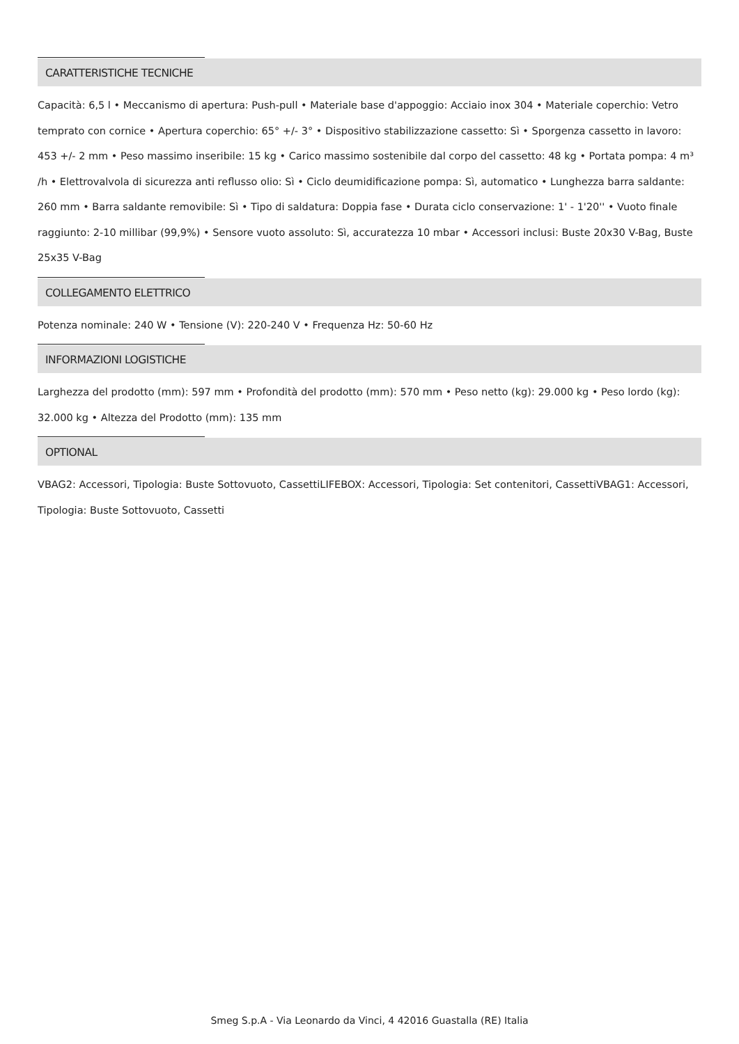CARATTERISTICHE TECNICHE
Capacità: 6,5 l • Meccanismo di apertura: Push-pull • Materiale base d'appoggio: Acciaio inox 304 • Materiale coperchio: Vetro temprato con cornice • Apertura coperchio: 65° +/- 3° • Dispositivo stabilizzazione cassetto: Sì • Sporgenza cassetto in lavoro: 453 +/- 2 mm • Peso massimo inseribile: 15 kg • Carico massimo sostenibile dal corpo del cassetto: 48 kg • Portata pompa: 4 m³ /h • Elettrovalvola di sicurezza anti reflusso olio: Sì • Ciclo deumidificazione pompa: Sì, automatico • Lunghezza barra saldante: 260 mm • Barra saldante removibile: Sì • Tipo di saldatura: Doppia fase • Durata ciclo conservazione: 1' - 1'20'' • Vuoto finale raggiunto: 2-10 millibar (99,9%) • Sensore vuoto assoluto: Sì, accuratezza 10 mbar • Accessori inclusi: Buste 20x30 V-Bag, Buste 25x35 V-Bag
COLLEGAMENTO ELETTRICO
Potenza nominale: 240 W • Tensione (V): 220-240 V • Frequenza Hz: 50-60 Hz
INFORMAZIONI LOGISTICHE
Larghezza del prodotto (mm): 597 mm • Profondità del prodotto (mm): 570 mm • Peso netto (kg): 29.000 kg • Peso lordo (kg): 32.000 kg • Altezza del Prodotto (mm): 135 mm
OPTIONAL
VBAG2: Accessori, Tipologia: Buste Sottovuoto, CassettiLIFEBOX: Accessori, Tipologia: Set contenitori, CassettiVBAG1: Accessori, Tipologia: Buste Sottovuoto, Cassetti
Smeg S.p.A - Via Leonardo da Vinci, 4 42016 Guastalla (RE) Italia